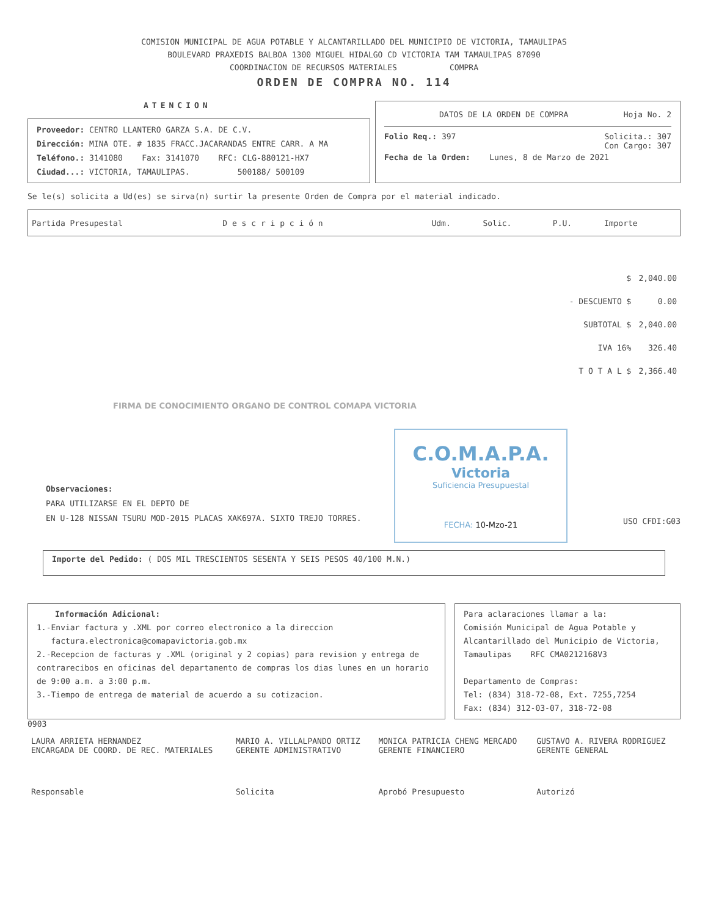COMISION MUNICIPAL DE AGUA POTABLE Y ALCANTARILLADO DEL MUNICIPIO DE VICTORIA, TAMAULIPAS
BOULEVARD PRAXEDIS BALBOA 1300 MIGUEL HIDALGO CD VICTORIA TAM TAMAULIPAS 87090
COORDINACION DE RECURSOS MATERIALES COMPRA
ORDEN DE COMPRA NO. 114
ATENCION
Proveedor: CENTRO LLANTERO GARZA S.A. DE C.V.
Dirección: MINA OTE. # 1835 FRACC.JACARANDAS ENTRE CARR. A MA
Teléfono.: 3141080 Fax: 3141070 RFC: CLG-880121-HX7
Ciudad...: VICTORIA, TAMAULIPAS. 500188/ 500109
DATOS DE LA ORDEN DE COMPRA Hoja No. 2
Folio Req.: 397 Solicita.: 307
Con Cargo: 307
Fecha de la Orden: Lunes, 8 de Marzo de 2021
Se le(s) solicita a Ud(es) se sirva(n) surtir la presente Orden de Compra por el material indicado.
| Partida Presupestal | D e s c r i p c i ó n | Udm. | Solic. | P.U. | Importe |
| --- | --- | --- | --- | --- | --- |
| $ | 2,040.00 |
| - DESCUENTO $ | 0.00 |
| SUBTOTAL $ | 2,040.00 |
| IVA 16% | 326.40 |
| T O T A L $ | 2,366.40 |
FIRMA DE CONOCIMIENTO ORGANO DE CONTROL COMAPA VICTORIA
C.O.M.A.P.A.
Victoria
Suficiencia Presupuestal
FECHA: 10-Mzo-21
Observaciones:
PARA UTILIZARSE EN EL DEPTO DE
EN U-128 NISSAN TSURU MOD-2015 PLACAS XAK697A. SIXTO TREJO TORRES.
USO CFDI:G03
Importe del Pedido: ( DOS MIL TRESCIENTOS SESENTA Y SEIS PESOS 40/100 M.N.)
Información Adicional:
1.-Enviar factura y .XML por correo electronico a la direccion
factura.electronica@comapavictoria.gob.mx
2.-Recepcion de facturas y .XML (original y 2 copias) para revision y entrega de contrarecibos en oficinas del departamento de compras los dias lunes en un horario de 9:00 a.m. a 3:00 p.m.
3.-Tiempo de entrega de material de acuerdo a su cotizacion.
Para aclaraciones llamar a la:
Comisión Municipal de Agua Potable y Alcantarillado del Municipio de Victoria, Tamaulipas RFC CMA0212168V3
Departamento de Compras:
Tel: (834) 318-72-08, Ext. 7255,7254
Fax: (834) 312-03-07, 318-72-08
0903
| LAURA ARRIETA HERNANDEZ ENCARGADA DE COORD. DE REC. MATERIALES | MARIO A. VILLALPANDO ORTIZ GERENTE ADMINISTRATIVO | MONICA PATRICIA CHENG MERCADO GERENTE FINANCIERO | GUSTAVO A. RIVERA RODRIGUEZ GERENTE GENERAL |
| Responsable | Solicita | Aprobó Presupuesto | Autorizó |